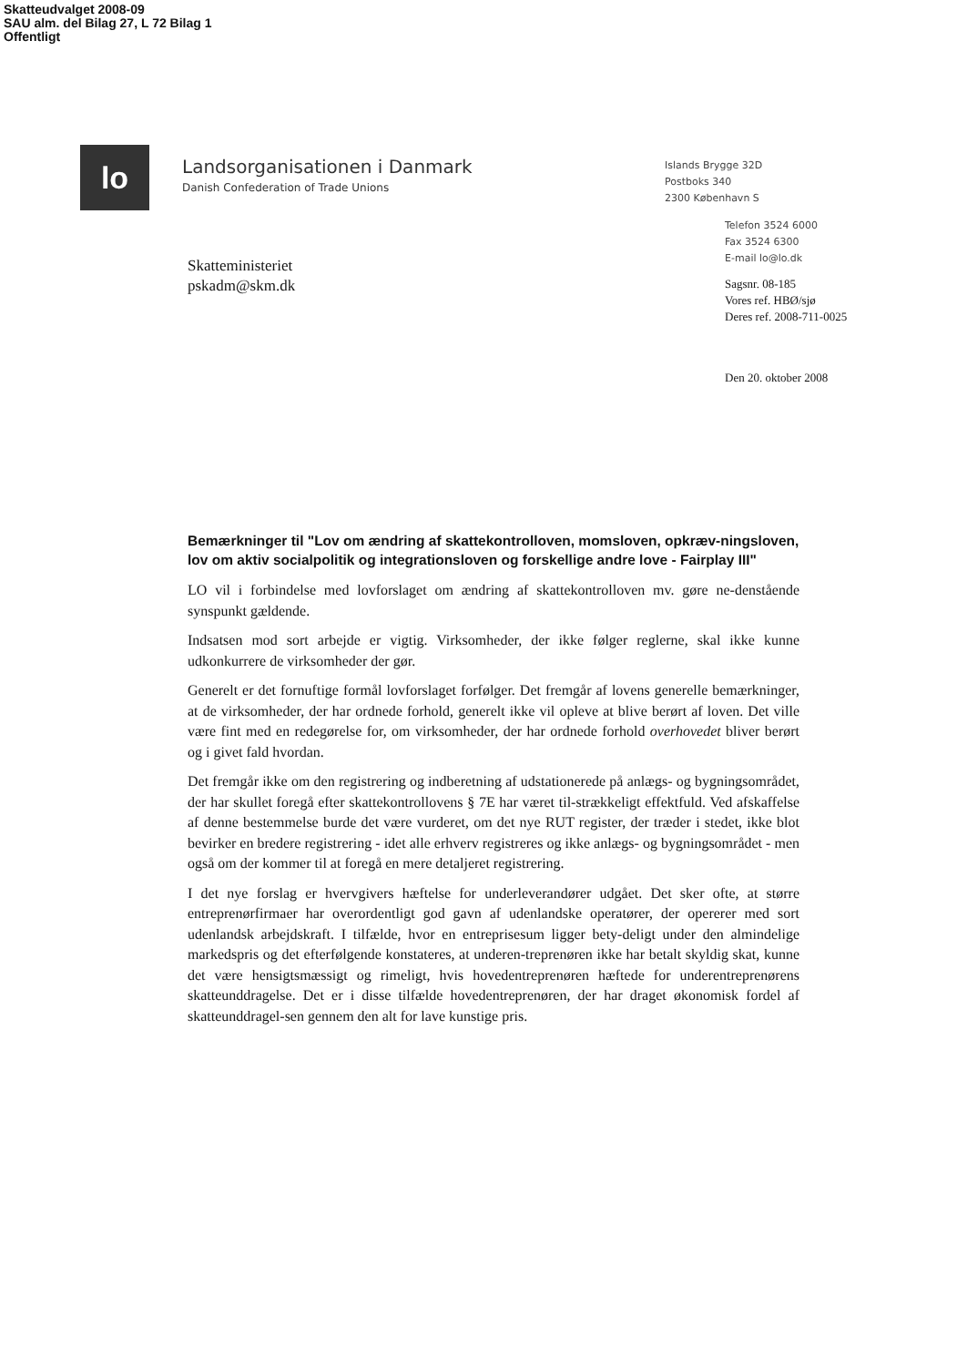Skatteudvalget 2008-09
SAU alm. del Bilag 27, L 72 Bilag 1
Offentligt
lo
Landsorganisationen i Danmark
Danish Confederation of Trade Unions
Islands Brygge 32D
Postboks 340
2300 København S
Skatteministeriet
pskadm@skm.dk
Telefon 3524 6000
Fax 3524 6300
E-mail lo@lo.dk
Sagsnr. 08-185
Vores ref. HBØ/sjø
Deres ref. 2008-711-0025
Den 20. oktober 2008
Bemærkninger til "Lov om ændring af skattekontrolloven, momsloven, opkræv-ningsloven, lov om aktiv socialpolitik og integrationsloven og forskellige andre love - Fairplay III"
LO vil i forbindelse med lovforslaget om ændring af skattekontrolloven mv. gøre ne-denstående synspunkt gældende.
Indsatsen mod sort arbejde er vigtig. Virksomheder, der ikke følger reglerne, skal ikke kunne udkonkurrere de virksomheder der gør.
Generelt er det fornuftige formål lovforslaget forfølger. Det fremgår af lovens generelle bemærkninger, at de virksomheder, der har ordnede forhold, generelt ikke vil opleve at blive berørt af loven. Det ville være fint med en redegørelse for, om virksomheder, der har ordnede forhold overhovedet bliver berørt og i givet fald hvordan.
Det fremgår ikke om den registrering og indberetning af udstationerede på anlægs- og bygningsområdet, der har skullet foregå efter skattekontrollovens § 7E har været til-strækkeligt effektfuld. Ved afskaffelse af denne bestemmelse burde det være vurderet, om det nye RUT register, der træder i stedet, ikke blot bevirker en bredere registrering - idet alle erhverv registreres og ikke anlægs- og bygningsområdet - men også om der kommer til at foregå en mere detaljeret registrering.
I det nye forslag er hvervgivers hæftelse for underleverandører udgået. Det sker ofte, at større entreprenørfirmaer har overordentligt god gavn af udenlandske operatører, der opererer med sort udenlandsk arbejdskraft. I tilfælde, hvor en entreprisesum ligger bety-deligt under den almindelige markedspris og det efterfølgende konstateres, at underen-treprenøren ikke har betalt skyldig skat, kunne det være hensigtsmæssigt og rimeligt, hvis hovedentreprenøren hæftede for underentreprenørens skatteunddragelse. Det er i disse tilfælde hovedentreprenøren, der har draget økonomisk fordel af skatteunddragel-sen gennem den alt for lave kunstige pris.